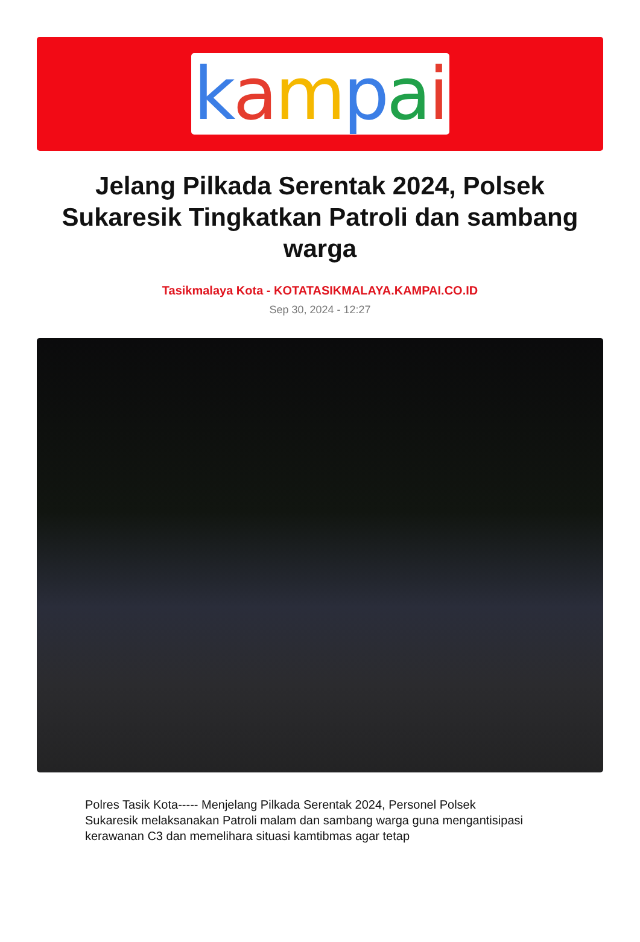kampai
Jelang Pilkada Serentak 2024, Polsek Sukaresik Tingkatkan Patroli dan sambang warga
Tasikmalaya Kota - KOTATASIKMALAYA.KAMPAI.CO.ID
Sep 30, 2024 - 12:27
Polres Tasik Kota----- Menjelang Pilkada Serentak 2024, Personel Polsek Sukaresik melaksanakan Patroli malam dan sambang warga guna mengantisipasi kerawanan C3 dan memelihara situasi kamtibmas agar tetap